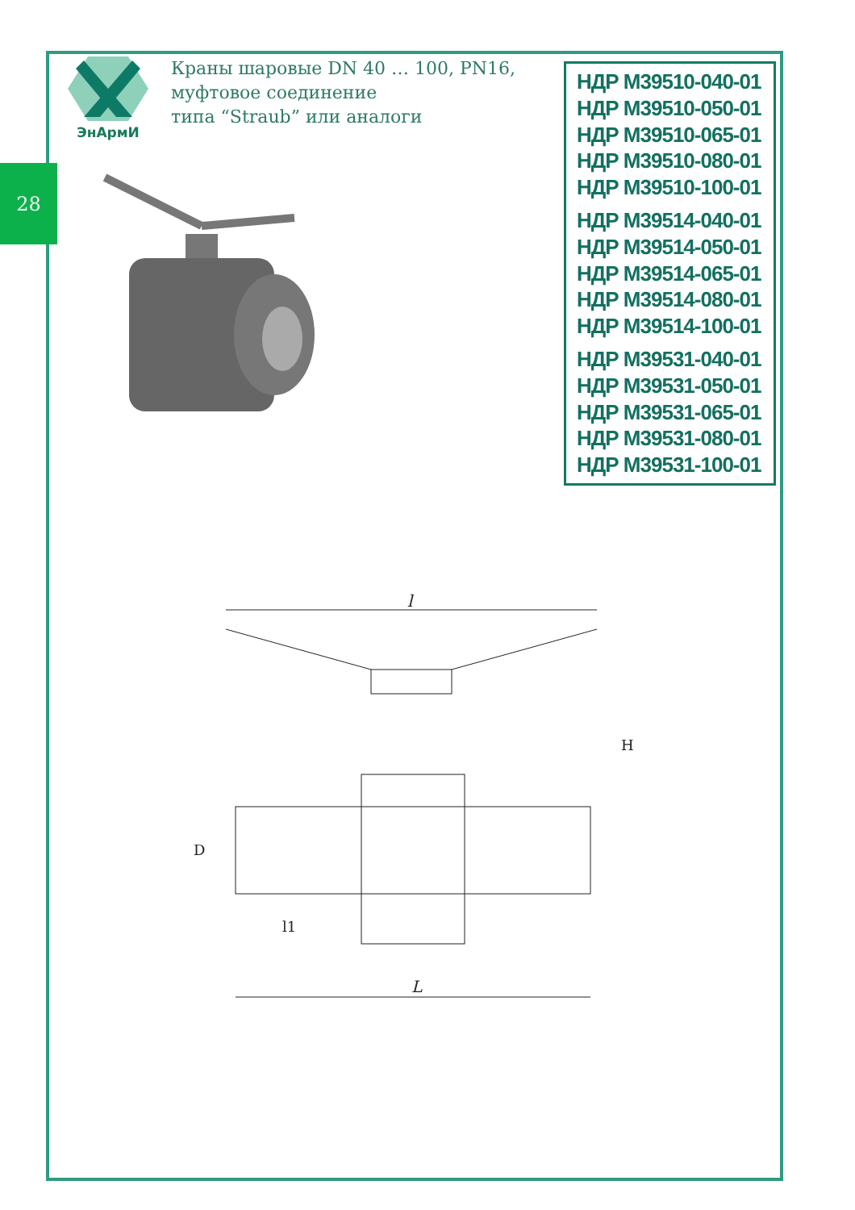28
ЭнАрмИ
Краны шаровые DN 40 … 100, PN16,
муфтовое соединение
типа “Straub” или аналоги
НДР М39510-040-01
НДР М39510-050-01
НДР М39510-065-01
НДР М39510-080-01
НДР М39510-100-01
НДР М39514-040-01
НДР М39514-050-01
НДР М39514-065-01
НДР М39514-080-01
НДР М39514-100-01
НДР М39531-040-01
НДР М39531-050-01
НДР М39531-065-01
НДР М39531-080-01
НДР М39531-100-01
l
L
D
H
l1